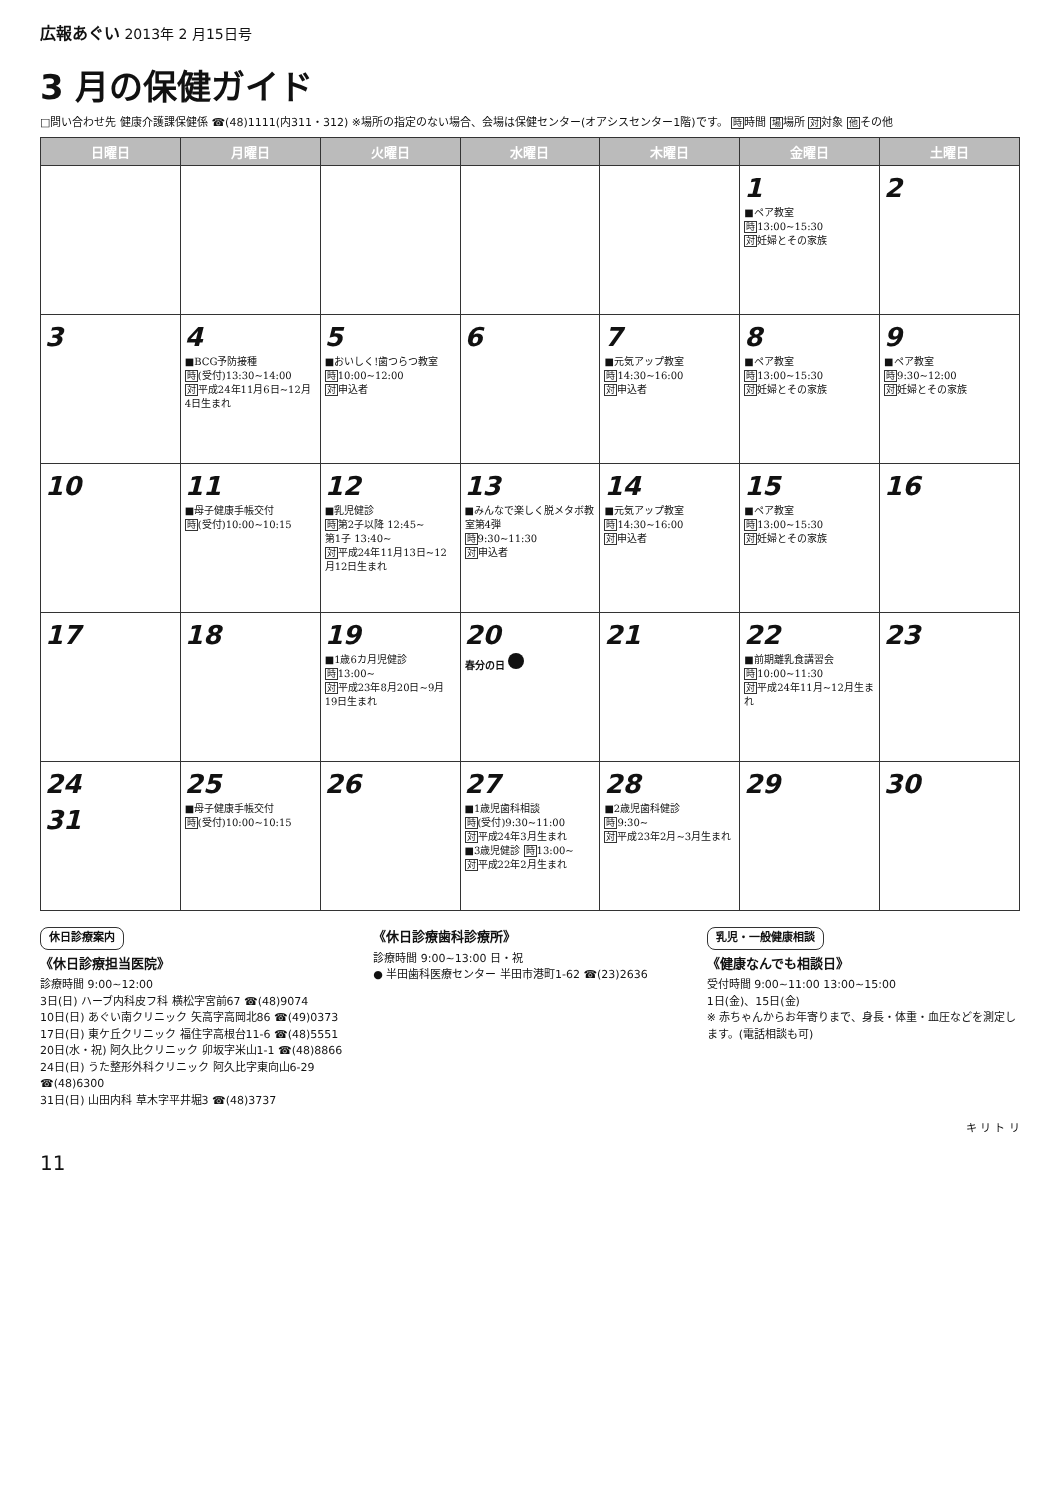広報あぐい 2013年 2 月15日号
3 月の保健ガイド
□問い合わせ先 健康介護課保健係 ☎(48)1111(内311・312) ※場所の指定のない場合、会場は保健センター(オアシスセンター1階)です。 時時間 場場所 対対象 他その他
| 日曜日 | 月曜日 | 火曜日 | 水曜日 | 木曜日 | 金曜日 | 土曜日 |
| --- | --- | --- | --- | --- | --- | --- |
| | | | | | 1 ■ペア教室 時 13:00~15:30 対 妊婦とその家族 | 2 |
| 3 | 4 ■BCG予防接種 時 (受付)13:30~14:00 対 平成24年11月6日~12月4日生まれ | 5 ■おいしく!歯つらつ教室 時 10:00~12:00 対 申込者 | 6 | 7 ■元気アップ教室 時 14:30~16:00 対 申込者 | 8 ■ペア教室 時 13:00~15:30 対 妊婦とその家族 | 9 ■ペア教室 時 9:30~12:00 対 妊婦とその家族 |
| 10 | 11 ■母子健康手帳交付 時 (受付)10:00~10:15 | 12 ■乳児健診 時 第2子以降 12:45~ 第1子 13:40~ 対 平成24年11月13日~12月12日生まれ | 13 ■みんなで楽しく脱メタボ教室第4弾 時 9:30~11:30 対 申込者 | 14 ■元気アップ教室 時 14:30~16:00 対 申込者 | 15 ■ペア教室 時 13:00~15:30 対 妊婦とその家族 | 16 |
| 17 | 18 | 19 ■1歳6カ月児健診 時 13:00~ 対 平成23年8月20日~9月19日生まれ | 20 春分の日 | 21 | 22 ■前期離乳食講習会 時 10:00~11:30 対 平成24年11月~12月生まれ | 23 |
| 24 31 | 25 ■母子健康手帳交付 時 (受付)10:00~10:15 | 26 | 27 ■1歳児歯科相談 時 (受付)9:30~11:00 対 平成24年3月生まれ ■3歳児健診 時 13:00~ 対 平成22年2月生まれ | 28 ■2歳児歯科健診 時 9:30~ 対 平成23年2月~3月生まれ | 29 | 30 |
休日診療案内
《休日診療担当医院》
診療時間 9:00~12:00
3日(日) ハーブ内科皮フ科 横松字宮前67 ☎(48)9074
10日(日) あぐい南クリニック 矢高字高岡北86 ☎(49)0373
17日(日) 東ケ丘クリニック 福住字高根台11-6 ☎(48)5551
20日(水・祝) 阿久比クリニック 卯坂字米山1-1 ☎(48)8866
24日(日) うた整形外科クリニック 阿久比字東向山6-29 ☎(48)6300
31日(日) 山田内科 草木字平井堀3 ☎(48)3737
《休日診療歯科診療所》
診療時間 9:00~13:00 日・祝
● 半田歯科医療センター 半田市港町1-62 ☎(23)2636
乳児・一般健康相談
《健康なんでも相談日》
受付時間 9:00~11:00 13:00~15:00
1日(金)、15日(金)
※ 赤ちゃんからお年寄りまで、身長・体重・血圧などを測定します。(電話相談も可)
キ リ ト リ
11